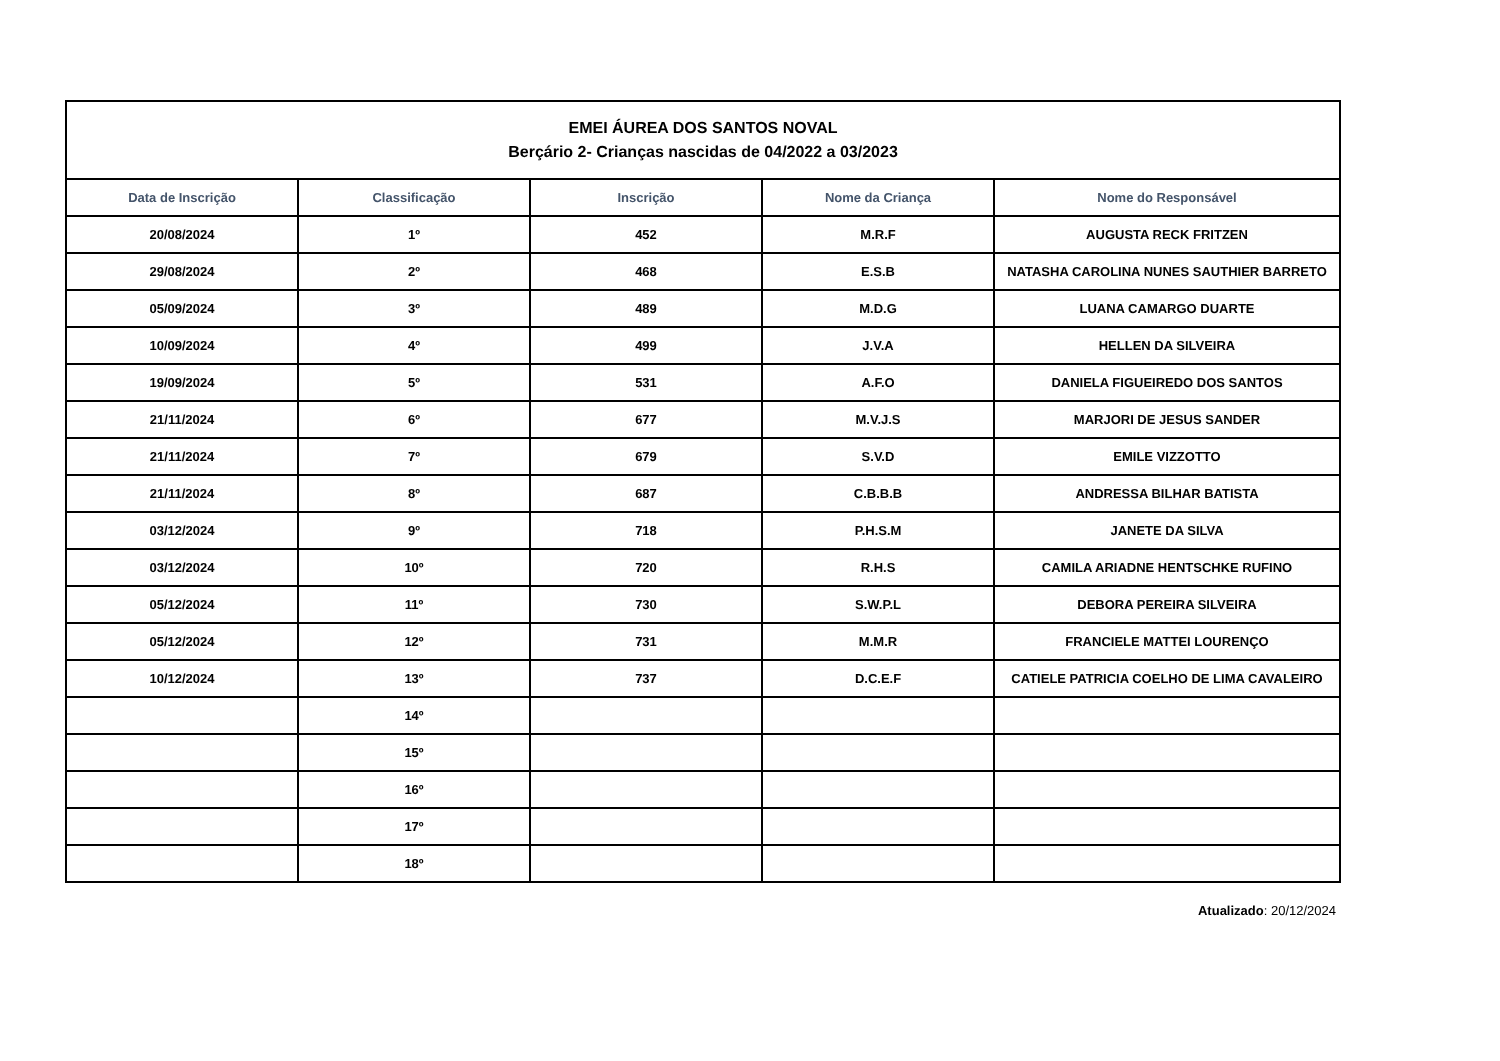| EMEI ÁUREA DOS SANTOS NOVAL Berçário 2- Crianças nascidas de 04/2022 a 03/2023 | | | | |
| Data de Inscrição | Classificação | Inscrição | Nome da Criança | Nome do Responsável |
| 20/08/2024 | 1º | 452 | M.R.F | AUGUSTA RECK FRITZEN |
| 29/08/2024 | 2º | 468 | E.S.B | NATASHA CAROLINA NUNES SAUTHIER BARRETO |
| 05/09/2024 | 3º | 489 | M.D.G | LUANA CAMARGO DUARTE |
| 10/09/2024 | 4º | 499 | J.V.A | HELLEN DA SILVEIRA |
| 19/09/2024 | 5º | 531 | A.F.O | DANIELA FIGUEIREDO DOS SANTOS |
| 21/11/2024 | 6º | 677 | M.V.J.S | MARJORI DE JESUS SANDER |
| 21/11/2024 | 7º | 679 | S.V.D | EMILE VIZZOTTO |
| 21/11/2024 | 8º | 687 | C.B.B.B | ANDRESSA BILHAR BATISTA |
| 03/12/2024 | 9º | 718 | P.H.S.M | JANETE DA SILVA |
| 03/12/2024 | 10º | 720 | R.H.S | CAMILA ARIADNE HENTSCHKE RUFINO |
| 05/12/2024 | 11º | 730 | S.W.P.L | DEBORA PEREIRA SILVEIRA |
| 05/12/2024 | 12º | 731 | M.M.R | FRANCIELE MATTEI LOURENÇO |
| 10/12/2024 | 13º | 737 | D.C.E.F | CATIELE PATRICIA COELHO DE LIMA CAVALEIRO |
| | 14º | | | |
| | 15º | | | |
| | 16º | | | |
| | 17º | | | |
| | 18º | | | |
Atualizado: 20/12/2024